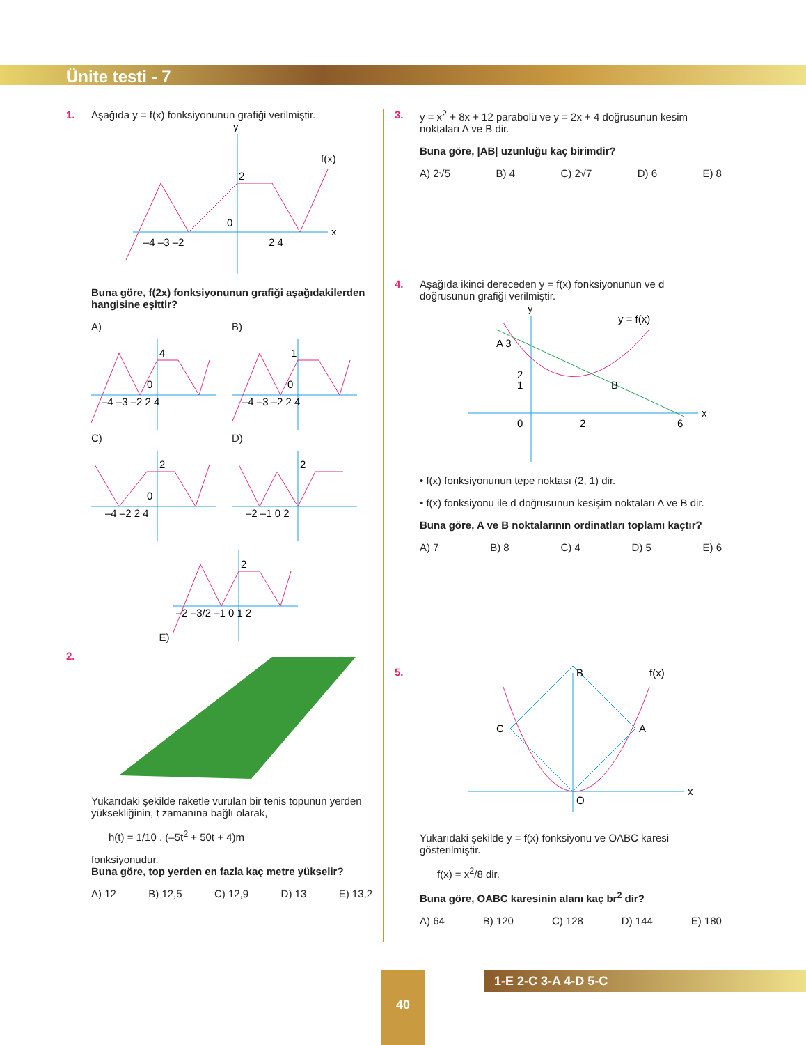Ünite testi - 7
1. Aşağıda y = f(x) fonksiyonunun grafiği verilmiştir.
y
x
–4 –3 –2
2 4
2
0
f(x)
Buna göre, f(2x) fonksiyonunun grafiği aşağıdakilerden hangisine eşittir?
A)
–4 –3 –2 2 4
4
0
B)
–4 –3 –2 2 4
1
0
C)
–4 –2 2 4
2
0
D)
–2 –1 0 2
2
E)
–2 –3/2 –1 0 1 2
2
2.
Yukarıdaki şekilde raketle vurulan bir tenis topunun yerden yüksekliğinin, t zamanına bağlı olarak,
h(t) = 1/10 . (–5t<sup>2</sup> + 50t + 4)m
fonksiyonudur.
Buna göre, top yerden en fazla kaç metre yükselir?
A) 12 B) 12,5 C) 12,9 D) 13 E) 13,2
3. y = x<sup>2</sup> + 8x + 12 parabolü ve y = 2x + 4 doğrusunun kesim noktaları A ve B dir.
Buna göre, |AB| uzunluğu kaç birimdir?
A) 2√5 B) 4 C) 2√7 D) 6 E) 8
4. Aşağıda ikinci dereceden y = f(x) fonksiyonunun ve d doğrusunun grafiği verilmiştir.
y
y = f(x)
A 3
2
B
1
0
2
6
x
• f(x) fonksiyonunun tepe noktası (2, 1) dir.
• f(x) fonksiyonu ile d doğrusunun kesişim noktaları A ve B dir.
Buna göre, A ve B noktalarının ordinatları toplamı kaçtır?
A) 7 B) 8 C) 4 D) 5 E) 6
5.
B
f(x)
C
A
O
x
Yukarıdaki şekilde y = f(x) fonksiyonu ve OABC karesi gösterilmiştir.
f(x) = x<sup>2</sup>/8 dir.
Buna göre, OABC karesinin alanı kaç br<sup>2</sup> dir?
A) 64 B) 120 C) 128 D) 144 E) 180
40 1-E 2-C 3-A 4-D 5-C